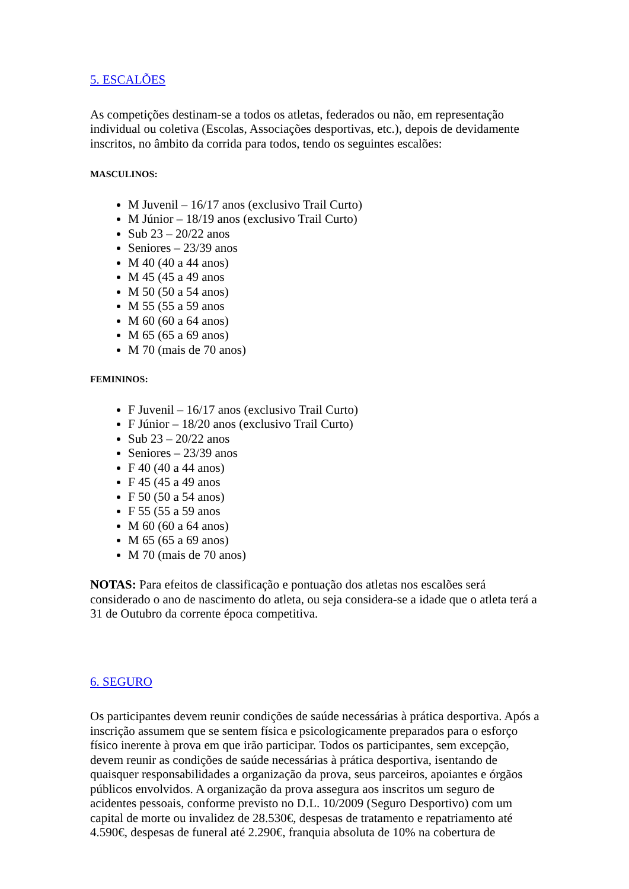5. ESCALÕES
As competições destinam-se a todos os atletas, federados ou não, em representação individual ou coletiva (Escolas, Associações desportivas, etc.), depois de devidamente inscritos, no âmbito da corrida para todos, tendo os seguintes escalões:
MASCULINOS:
M Juvenil – 16/17 anos (exclusivo Trail Curto)
M Júnior – 18/19 anos (exclusivo Trail Curto)
Sub 23 – 20/22 anos
Seniores – 23/39 anos
M 40 (40 a 44 anos)
M 45 (45 a 49 anos
M 50 (50 a 54 anos)
M 55 (55 a 59 anos
M 60 (60 a 64 anos)
M 65 (65 a 69 anos)
M 70 (mais de 70 anos)
FEMININOS:
F Juvenil – 16/17 anos (exclusivo Trail Curto)
F Júnior – 18/20 anos (exclusivo Trail Curto)
Sub 23 – 20/22 anos
Seniores – 23/39 anos
F 40 (40 a 44 anos)
F 45 (45 a 49 anos
F 50 (50 a 54 anos)
F 55 (55 a 59 anos
M 60 (60 a 64 anos)
M 65 (65 a 69 anos)
M 70 (mais de 70 anos)
NOTAS: Para efeitos de classificação e pontuação dos atletas nos escalões será considerado o ano de nascimento do atleta, ou seja considera-se a idade que o atleta terá a 31 de Outubro da corrente época competitiva.
6. SEGURO
Os participantes devem reunir condições de saúde necessárias à prática desportiva. Após a inscrição assumem que se sentem física e psicologicamente preparados para o esforço físico inerente à prova em que irão participar. Todos os participantes, sem excepção, devem reunir as condições de saúde necessárias à prática desportiva, isentando de quaisquer responsabilidades a organização da prova, seus parceiros, apoiantes e órgãos públicos envolvidos. A organização da prova assegura aos inscritos um seguro de acidentes pessoais, conforme previsto no D.L. 10/2009 (Seguro Desportivo) com um capital de morte ou invalidez de 28.530€, despesas de tratamento e repatriamento até 4.590€, despesas de funeral até 2.290€, franquia absoluta de 10% na cobertura de